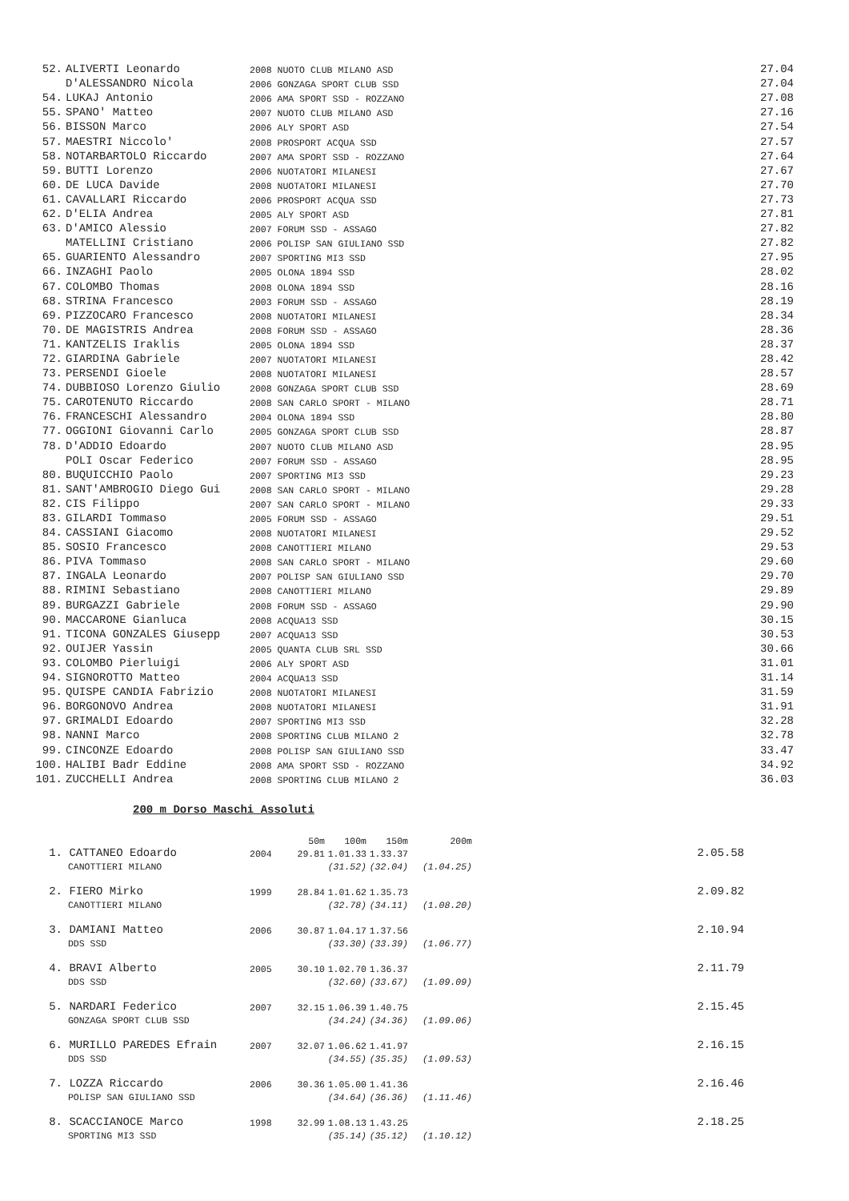| 52. | ALIVERTI Leonardo | 2008 NUOTO CLUB MILANO ASD | 27.04 |
| | D'ALESSANDRO Nicola | 2006 GONZAGA SPORT CLUB SSD | 27.04 |
| 54. | LUKAJ Antonio | 2006 AMA SPORT SSD - ROZZANO | 27.08 |
| 55. | SPANO' Matteo | 2007 NUOTO CLUB MILANO ASD | 27.16 |
| 56. | BISSON Marco | 2006 ALY SPORT ASD | 27.54 |
| 57. | MAESTRI Niccolo' | 2008 PROSPORT ACQUA SSD | 27.57 |
| 58. | NOTARBARTOLO Riccardo | 2007 AMA SPORT SSD - ROZZANO | 27.64 |
| 59. | BUTTI Lorenzo | 2006 NUOTATORI MILANESI | 27.67 |
| 60. | DE LUCA Davide | 2008 NUOTATORI MILANESI | 27.70 |
| 61. | CAVALLARI Riccardo | 2006 PROSPORT ACQUA SSD | 27.73 |
| 62. | D'ELIA Andrea | 2005 ALY SPORT ASD | 27.81 |
| 63. | D'AMICO Alessio | 2007 FORUM SSD - ASSAGO | 27.82 |
| | MATELLINI Cristiano | 2006 POLISP SAN GIULIANO SSD | 27.82 |
| 65. | GUARIENTO Alessandro | 2007 SPORTING MI3 SSD | 27.95 |
| 66. | INZAGHI Paolo | 2005 OLONA 1894 SSD | 28.02 |
| 67. | COLOMBO Thomas | 2008 OLONA 1894 SSD | 28.16 |
| 68. | STRINA Francesco | 2003 FORUM SSD - ASSAGO | 28.19 |
| 69. | PIZZOCARO Francesco | 2008 NUOTATORI MILANESI | 28.34 |
| 70. | DE MAGISTRIS Andrea | 2008 FORUM SSD - ASSAGO | 28.36 |
| 71. | KANTZELIS Iraklis | 2005 OLONA 1894 SSD | 28.37 |
| 72. | GIARDINA Gabriele | 2007 NUOTATORI MILANESI | 28.42 |
| 73. | PERSENDI Gioele | 2008 NUOTATORI MILANESI | 28.57 |
| 74. | DUBBIOSO Lorenzo Giulio | 2008 GONZAGA SPORT CLUB SSD | 28.69 |
| 75. | CAROTENUTO Riccardo | 2008 SAN CARLO SPORT - MILANO | 28.71 |
| 76. | FRANCESCHI Alessandro | 2004 OLONA 1894 SSD | 28.80 |
| 77. | OGGIONI Giovanni Carlo | 2005 GONZAGA SPORT CLUB SSD | 28.87 |
| 78. | D'ADDIO Edoardo | 2007 NUOTO CLUB MILANO ASD | 28.95 |
| | POLI Oscar Federico | 2007 FORUM SSD - ASSAGO | 28.95 |
| 80. | BUQUICCHIO Paolo | 2007 SPORTING MI3 SSD | 29.23 |
| 81. | SANT'AMBROGIO Diego Gui | 2008 SAN CARLO SPORT - MILANO | 29.28 |
| 82. | CIS Filippo | 2007 SAN CARLO SPORT - MILANO | 29.33 |
| 83. | GILARDI Tommaso | 2005 FORUM SSD - ASSAGO | 29.51 |
| 84. | CASSIANI Giacomo | 2008 NUOTATORI MILANESI | 29.52 |
| 85. | SOSIO Francesco | 2008 CANOTTIERI MILANO | 29.53 |
| 86. | PIVA Tommaso | 2008 SAN CARLO SPORT - MILANO | 29.60 |
| 87. | INGALA Leonardo | 2007 POLISP SAN GIULIANO SSD | 29.70 |
| 88. | RIMINI Sebastiano | 2008 CANOTTIERI MILANO | 29.89 |
| 89. | BURGAZZI Gabriele | 2008 FORUM SSD - ASSAGO | 29.90 |
| 90. | MACCARONE Gianluca | 2008 ACQUA13 SSD | 30.15 |
| 91. | TICONA GONZALES Giusepp | 2007 ACQUA13 SSD | 30.53 |
| 92. | OUIJER Yassin | 2005 QUANTA CLUB SRL SSD | 30.66 |
| 93. | COLOMBO Pierluigi | 2006 ALY SPORT ASD | 31.01 |
| 94. | SIGNOROTTO Matteo | 2004 ACQUA13 SSD | 31.14 |
| 95. | QUISPE CANDIA Fabrizio | 2008 NUOTATORI MILANESI | 31.59 |
| 96. | BORGONOVO Andrea | 2008 NUOTATORI MILANESI | 31.91 |
| 97. | GRIMALDI Edoardo | 2007 SPORTING MI3 SSD | 32.28 |
| 98. | NANNI Marco | 2008 SPORTING CLUB MILANO 2 | 32.78 |
| 99. | CINCONZE Edoardo | 2008 POLISP SAN GIULIANO SSD | 33.47 |
| 100. | HALIBI Badr Eddine | 2008 AMA SPORT SSD - ROZZANO | 34.92 |
| 101. | ZUCCHELLI Andrea | 2008 SPORTING CLUB MILANO 2 | 36.03 |
200 m Dorso Maschi Assoluti
| | | | 50m | 100m | 150m | 200m | |
| 1. | CATTANEO Edoardo | 2004 | 29.81 | 1.01.33 | 1.33.37 | | 2.05.58 |
| | CANOTTIERI MILANO | | | (31.52) | (32.04) | (1.04.25) | |
| 2. | FIERO Mirko | 1999 | 28.84 | 1.01.62 | 1.35.73 | | 2.09.82 |
| | CANOTTIERI MILANO | | | (32.78) | (34.11) | (1.08.20) | |
| 3. | DAMIANI Matteo | 2006 | 30.87 | 1.04.17 | 1.37.56 | | 2.10.94 |
| | DDS SSD | | | (33.30) | (33.39) | (1.06.77) | |
| 4. | BRAVI Alberto | 2005 | 30.10 | 1.02.70 | 1.36.37 | | 2.11.79 |
| | DDS SSD | | | (32.60) | (33.67) | (1.09.09) | |
| 5. | NARDARI Federico | 2007 | 32.15 | 1.06.39 | 1.40.75 | | 2.15.45 |
| | GONZAGA SPORT CLUB SSD | | | (34.24) | (34.36) | (1.09.06) | |
| 6. | MURILLO PAREDES Efrain | 2007 | 32.07 | 1.06.62 | 1.41.97 | | 2.16.15 |
| | DDS SSD | | | (34.55) | (35.35) | (1.09.53) | |
| 7. | LOZZA Riccardo | 2006 | 30.36 | 1.05.00 | 1.41.36 | | 2.16.46 |
| | POLISP SAN GIULIANO SSD | | | (34.64) | (36.36) | (1.11.46) | |
| 8. | SCACCIANOCE Marco | 1998 | 32.99 | 1.08.13 | 1.43.25 | | 2.18.25 |
| | SPORTING MI3 SSD | | | (35.14) | (35.12) | (1.10.12) | |